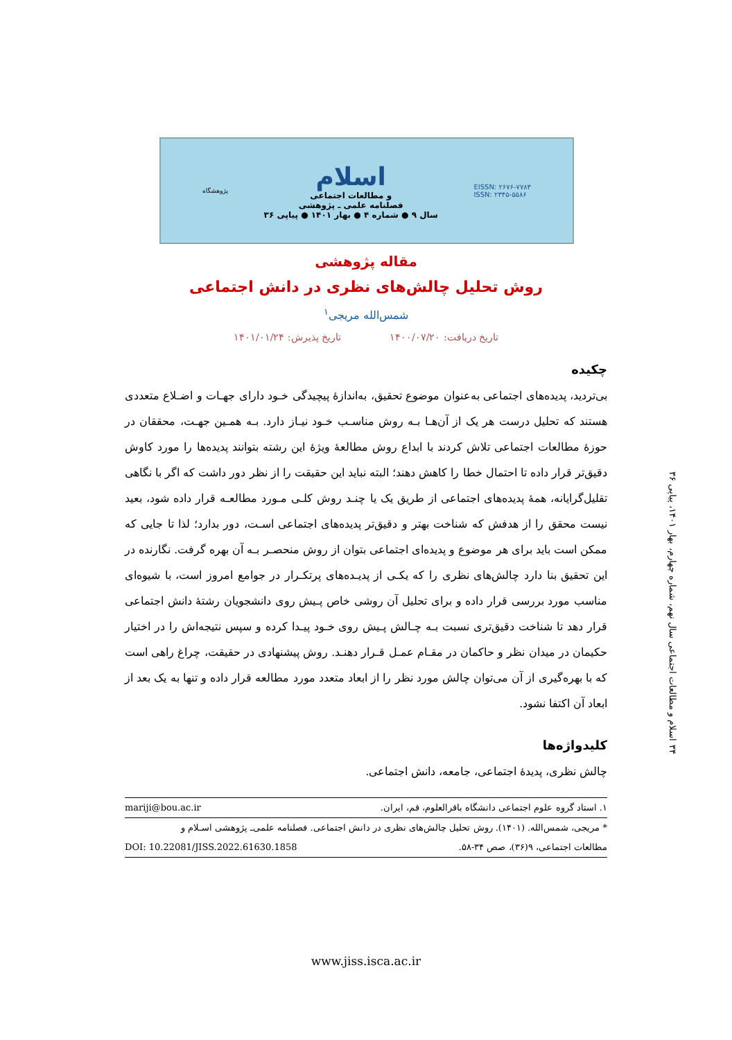پژوهشگاه
اسلام
و مطالعات اجتماعی
فصلنامه علمی ـ پژوهشی
سال ۹ ● شماره ۴ ● بهار ۱۴۰۱ ● پیاپی ۳۶
EISSN: ۲۶۷۶-۷۷۸۳
ISSN: ۲۳۴۵-۵۵۸۶
مقاله پژوهشی
روش تحلیل چالش‌های نظری در دانش اجتماعی
شمس‌الله مریجی<sup>۱</sup>
تاریخ دریافت: ۱۴۰۰/۰۷/۲۰ تاریخ پذیرش: ۱۴۰۱/۰۱/۲۴
چکیده
بی‌تردید، پدیده‌های اجتماعی به‌عنوان موضوع تحقیق، به‌اندازهٔ پیچیدگی خـود دارای جهـات و اضـلاع متعددی هستند که تحلیل درست هر یک از آن‌هـا بـه روش مناسـب خـود نیـاز دارد. بـه همـین جهـت، محققان در حوزهٔ مطالعات اجتماعی تلاش کردند با ابداع روش مطالعهٔ ویژهٔ این رشته بتوانند پدیده‌ها را مورد کاوش دقیق‌تر قرار داده تا احتمال خطا را کاهش دهند؛ البته نباید این حقیقت را از نظر دور داشت که اگر با نگاهی تقلیل‌گرایانه، همهٔ پدیده‌های اجتماعی از طریق یک یا چنـد روش کلـی مـورد مطالعـه قرار داده شود، بعید نیست محقق را از هدفش که شناخت بهتر و دقیق‌تر پدیده‌های اجتماعی اسـت، دور بدارد؛ لذا تا جایی که ممکن است باید برای هر موضوع و پدیده‌ای اجتماعی بتوان از روش منحصـر بـه آن بهره گرفت. نگارنده در این تحقیق بنا دارد چالش‌های نظری را که یکـی از پدیـده‌های پرتکـرار در جوامع امروز است، با شیوه‌ای مناسب مورد بررسی قرار داده و برای تحلیل آن روشی خاص پـیش روی دانشجویان رشتهٔ دانش اجتماعی قرار دهد تا شناخت دقیق‌تری نسبت بـه چـالش پـیش روی خـود پیـدا کرده و سپس نتیجه‌اش را در اختیار حکیمان در میدان نظر و حاکمان در مقـام عمـل قـرار دهنـد. روش پیشنهادی در حقیقت، چراغ راهی است که با بهره‌گیری از آن می‌توان چالش مورد نظر را از ابعاد متعدد مورد مطالعه قرار داده و تنها به یک بعد از ابعاد آن اکتفا نشود.
کلیدواژه‌ها
چالش نظری، پدیدهٔ اجتماعی، جامعه، دانش اجتماعی.
۱. استاد گروه علوم اجتماعی دانشگاه باقرالعلوم، قم، ایران. mariji@bou.ac.ir
* مریجی، شمس‌الله. (۱۴۰۱). روش تحلیل چالش‌های نظری در دانش اجتماعی. فصلنامه علمی‌ـ پژوهشی اسـلام و
مطالعات اجتماعی، ۹(۳۶)، صص ۳۴-۵۸. DOI: 10.22081/JISS.2022.61630.1858
۳۴ اسلام و مطالعات اجتماعی سال نهم، شماره چهارم، بهار ۱۴۰۱، پیاپی ۳۶
www.jiss.isca.ac.ir